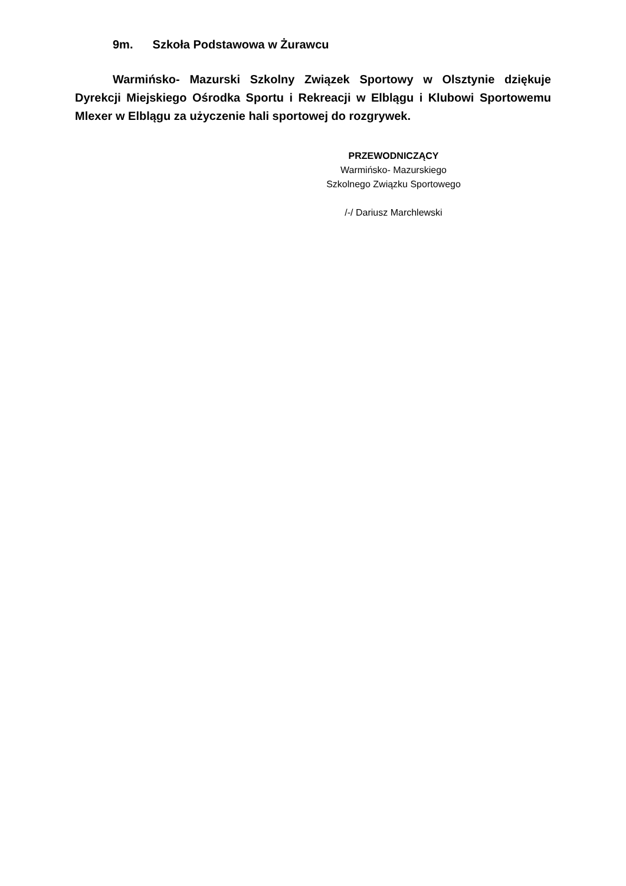9m. Szkoła Podstawowa w Żurawcu
Warmińsko- Mazurski Szkolny Związek Sportowy w Olsztynie dziękuje Dyrekcji Miejskiego Ośrodka Sportu i Rekreacji w Elblągu i Klubowi Sportowemu Mlexer w Elblągu za użyczenie hali sportowej do rozgrywek.
PRZEWODNICZĄCY
Warmińsko- Mazurskiego
Szkolnego Związku Sportowego
/-/ Dariusz Marchlewski